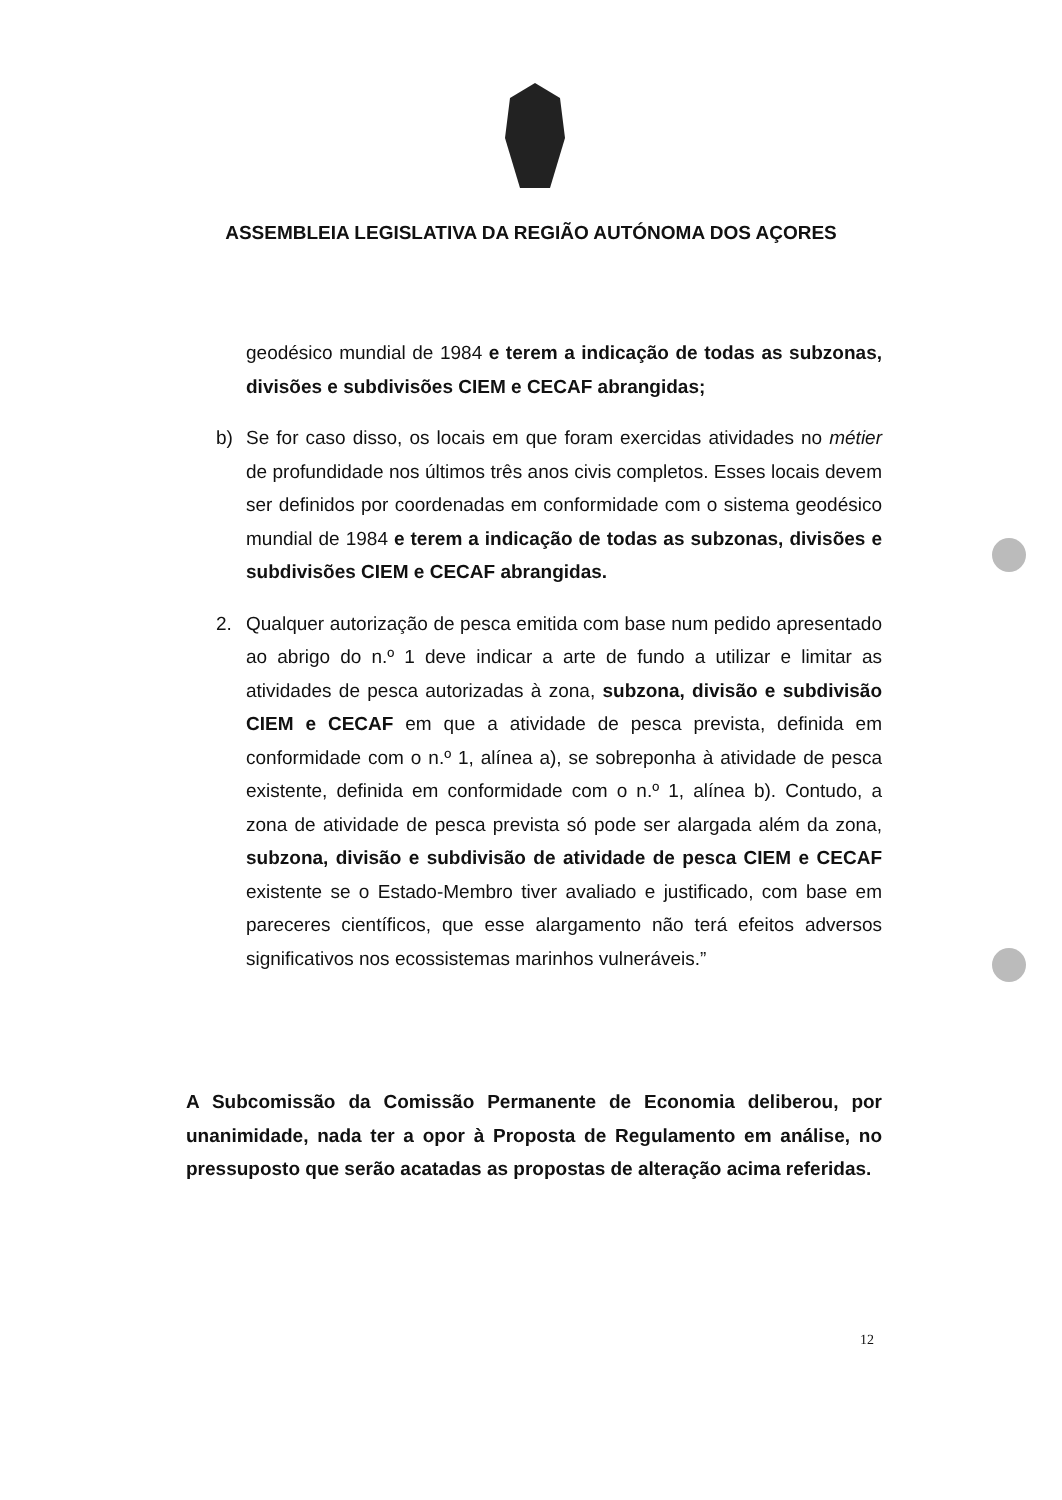ASSEMBLEIA LEGISLATIVA DA REGIÃO AUTÓNOMA DOS AÇORES
geodésico mundial de 1984 e terem a indicação de todas as subzonas, divisões e subdivisões CIEM e CECAF abrangidas;
b) Se for caso disso, os locais em que foram exercidas atividades no métier de profundidade nos últimos três anos civis completos. Esses locais devem ser definidos por coordenadas em conformidade com o sistema geodésico mundial de 1984 e terem a indicação de todas as subzonas, divisões e subdivisões CIEM e CECAF abrangidas.
2. Qualquer autorização de pesca emitida com base num pedido apresentado ao abrigo do n.º 1 deve indicar a arte de fundo a utilizar e limitar as atividades de pesca autorizadas à zona, subzona, divisão e subdivisão CIEM e CECAF em que a atividade de pesca prevista, definida em conformidade com o n.º 1, alínea a), se sobreponha à atividade de pesca existente, definida em conformidade com o n.º 1, alínea b). Contudo, a zona de atividade de pesca prevista só pode ser alargada além da zona, subzona, divisão e subdivisão de atividade de pesca CIEM e CECAF existente se o Estado-Membro tiver avaliado e justificado, com base em pareceres científicos, que esse alargamento não terá efeitos adversos significativos nos ecossistemas marinhos vulneráveis.”
A Subcomissão da Comissão Permanente de Economia deliberou, por unanimidade, nada ter a opor à Proposta de Regulamento em análise, no pressuposto que serão acatadas as propostas de alteração acima referidas.
12